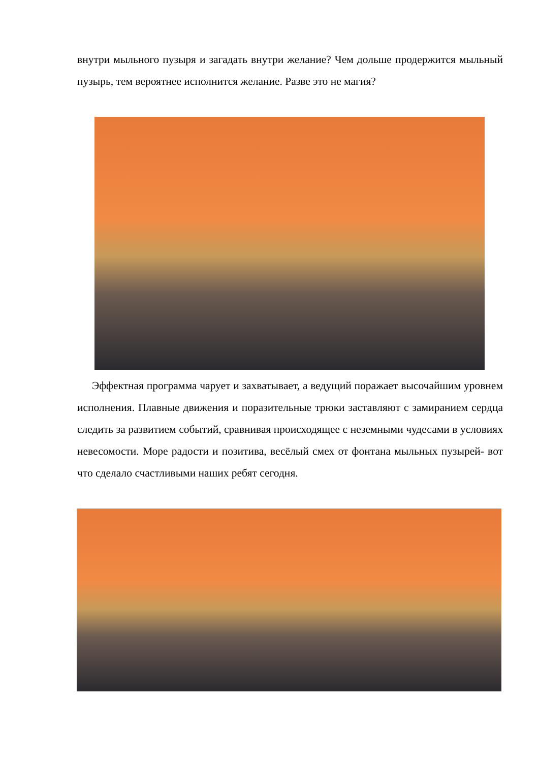внутри мыльного пузыря и загадать внутри желание? Чем дольше продержится мыльный пузырь, тем вероятнее исполнится желание. Разве это не магия?
Эффектная программа чарует и захватывает, а ведущий поражает высочайшим уровнем исполнения. Плавные движения и поразительные трюки заставляют с замиранием сердца следить за развитием событий, сравнивая происходящее с неземными чудесами в условиях невесомости. Море радости и позитива, весёлый смех от фонтана мыльных пузырей- вот что сделало счастливыми наших ребят сегодня.